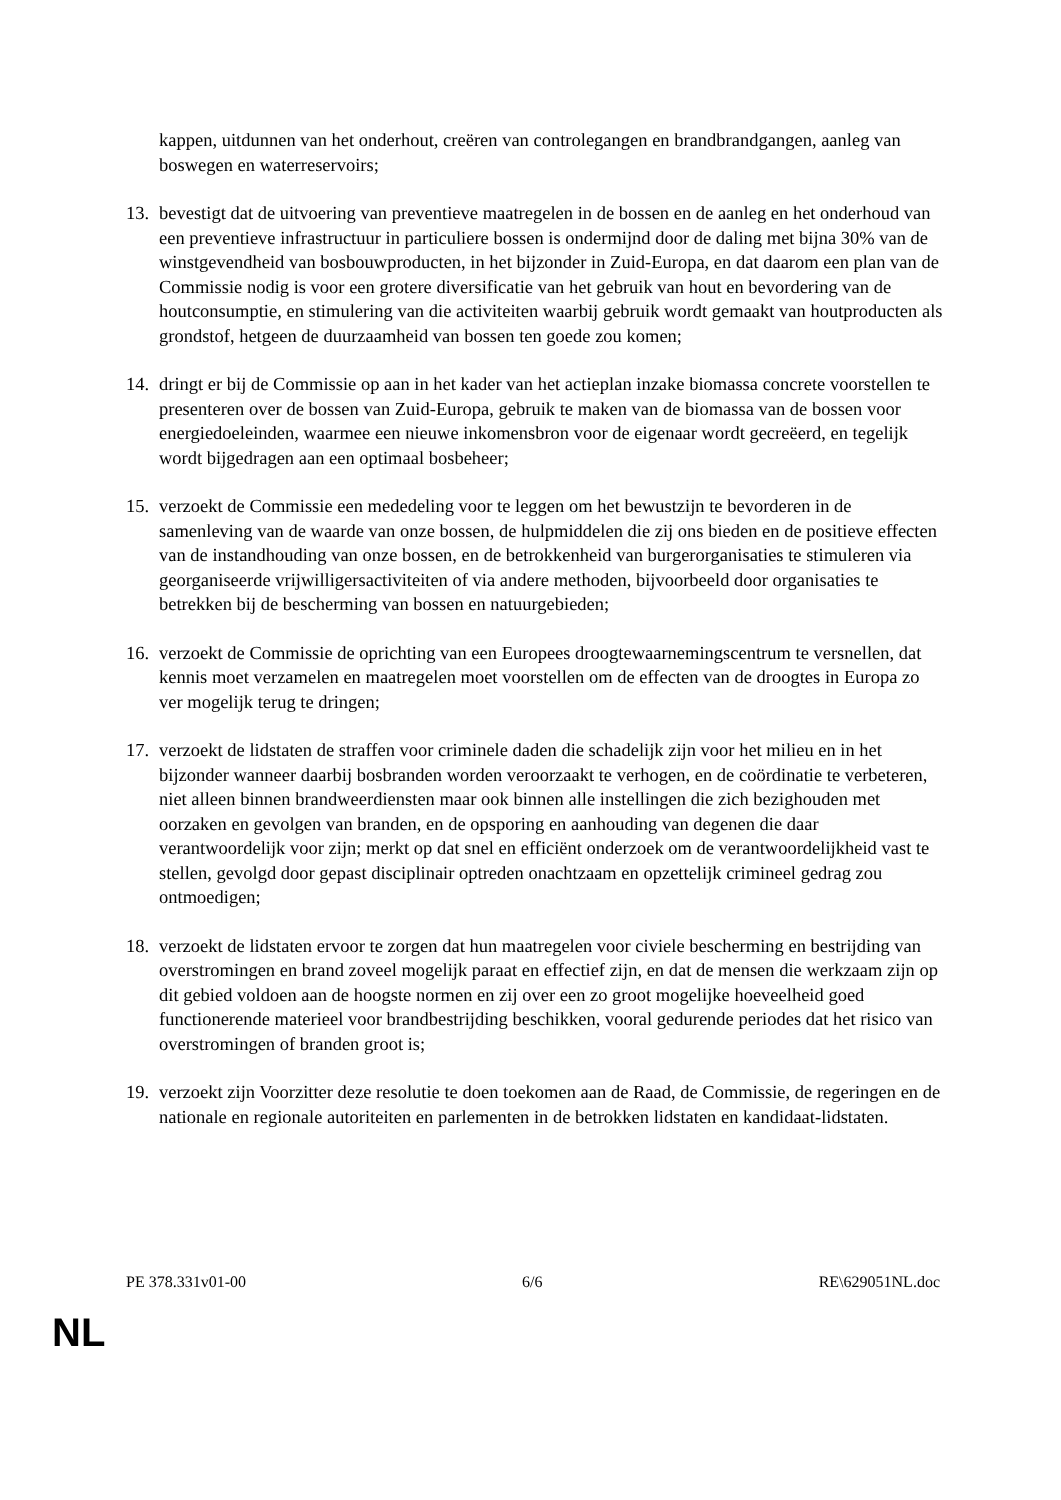kappen, uitdunnen van het onderhout, creëren van controlegangen en brandbrandgangen, aanleg van boswegen en waterreservoirs;
13.
bevestigt dat de uitvoering van preventieve maatregelen in de bossen en de aanleg en het onderhoud van een preventieve infrastructuur in particuliere bossen is ondermijnd door de daling met bijna 30% van de winstgevendheid van bosbouwproducten, in het bijzonder in Zuid-Europa, en dat daarom een plan van de Commissie nodig is voor een grotere diversificatie van het gebruik van hout en bevordering van de houtconsumptie, en stimulering van die activiteiten waarbij gebruik wordt gemaakt van houtproducten als grondstof, hetgeen de duurzaamheid van bossen ten goede zou komen;
14.
dringt er bij de Commissie op aan in het kader van het actieplan inzake biomassa concrete voorstellen te presenteren over de bossen van Zuid-Europa, gebruik te maken van de biomassa van de bossen voor energiedoeleinden, waarmee een nieuwe inkomensbron voor de eigenaar wordt gecreëerd, en tegelijk wordt bijgedragen aan een optimaal bosbeheer;
15.
verzoekt de Commissie een mededeling voor te leggen om het bewustzijn te bevorderen in de samenleving van de waarde van onze bossen, de hulpmiddelen die zij ons bieden en de positieve effecten van de instandhouding van onze bossen, en de betrokkenheid van burgerorganisaties te stimuleren via georganiseerde vrijwilligersactiviteiten of via andere methoden, bijvoorbeeld door organisaties te betrekken bij de bescherming van bossen en natuurgebieden;
16.
verzoekt de Commissie de oprichting van een Europees droogtewaarnemingscentrum te versnellen, dat kennis moet verzamelen en maatregelen moet voorstellen om de effecten van de droogtes in Europa zo ver mogelijk terug te dringen;
17.
verzoekt de lidstaten de straffen voor criminele daden die schadelijk zijn voor het milieu en in het bijzonder wanneer daarbij bosbranden worden veroorzaakt te verhogen, en de coördinatie te verbeteren, niet alleen binnen brandweerdiensten maar ook binnen alle instellingen die zich bezighouden met oorzaken en gevolgen van branden, en de opsporing en aanhouding van degenen die daar verantwoordelijk voor zijn; merkt op dat snel en efficiënt onderzoek om de verantwoordelijkheid vast te stellen, gevolgd door gepast disciplinair optreden onachtzaam en opzettelijk crimineel gedrag zou ontmoedigen;
18.
verzoekt de lidstaten ervoor te zorgen dat hun maatregelen voor civiele bescherming en bestrijding van overstromingen en brand zoveel mogelijk paraat en effectief zijn, en dat de mensen die werkzaam zijn op dit gebied voldoen aan de hoogste normen en zij over een zo groot mogelijke hoeveelheid goed functionerende materieel voor brandbestrijding beschikken, vooral gedurende periodes dat het risico van overstromingen of branden groot is;
19.
verzoekt zijn Voorzitter deze resolutie te doen toekomen aan de Raad, de Commissie, de regeringen en de nationale en regionale autoriteiten en parlementen in de betrokken lidstaten en kandidaat-lidstaten.
PE 378.331v01-00 6/6 RE\629051NL.doc
NL